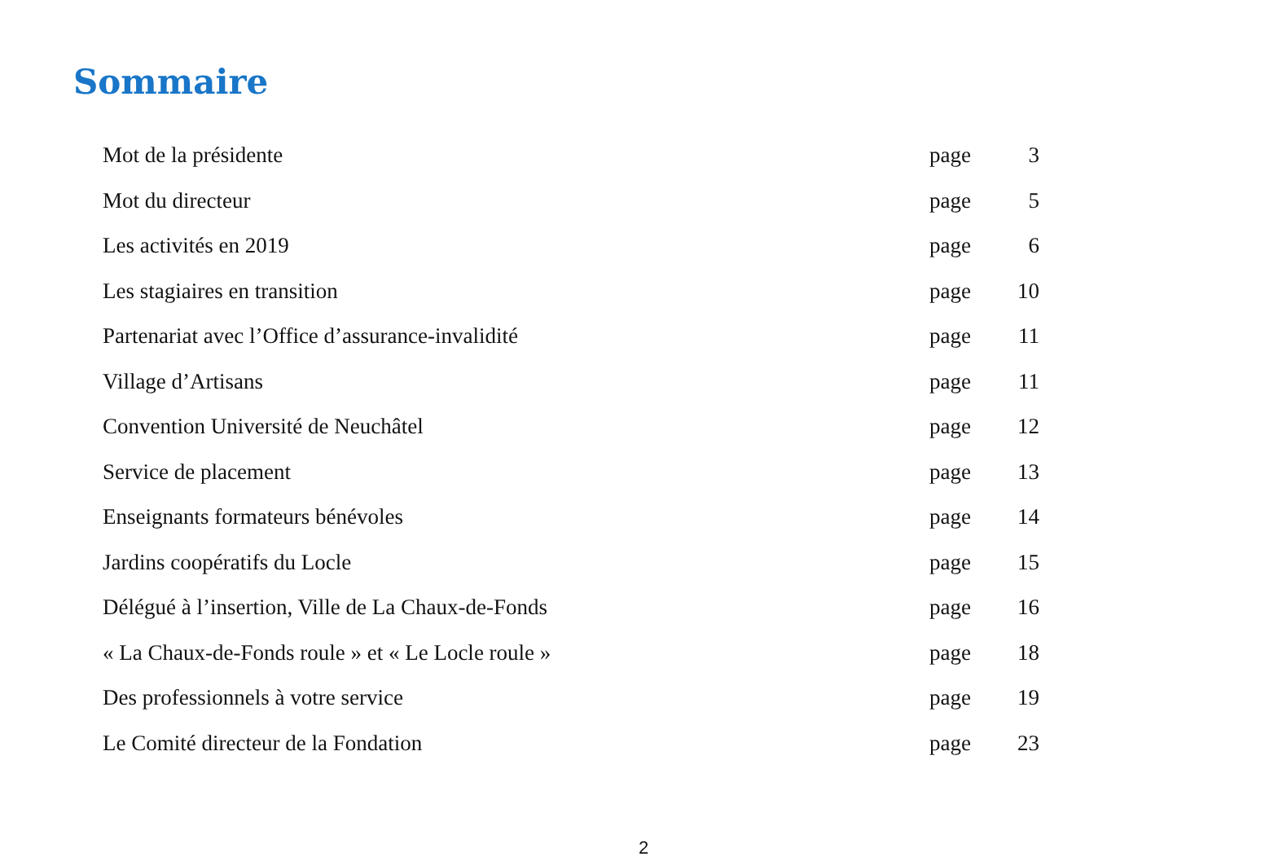Sommaire
Mot de la présidente page 3
Mot du directeur page 5
Les activités en 2019 page 6
Les stagiaires en transition page 10
Partenariat avec l’Office d’assurance-invalidité page 11
Village d’Artisans page 11
Convention Université de Neuchâtel page 12
Service de placement page 13
Enseignants formateurs bénévoles page 14
Jardins coopératifs du Locle page 15
Délégué à l’insertion, Ville de La Chaux-de-Fonds page 16
« La Chaux-de-Fonds roule » et « Le Locle roule » page 18
Des professionnels à votre service page 19
Le Comité directeur de la Fondation page 23
2